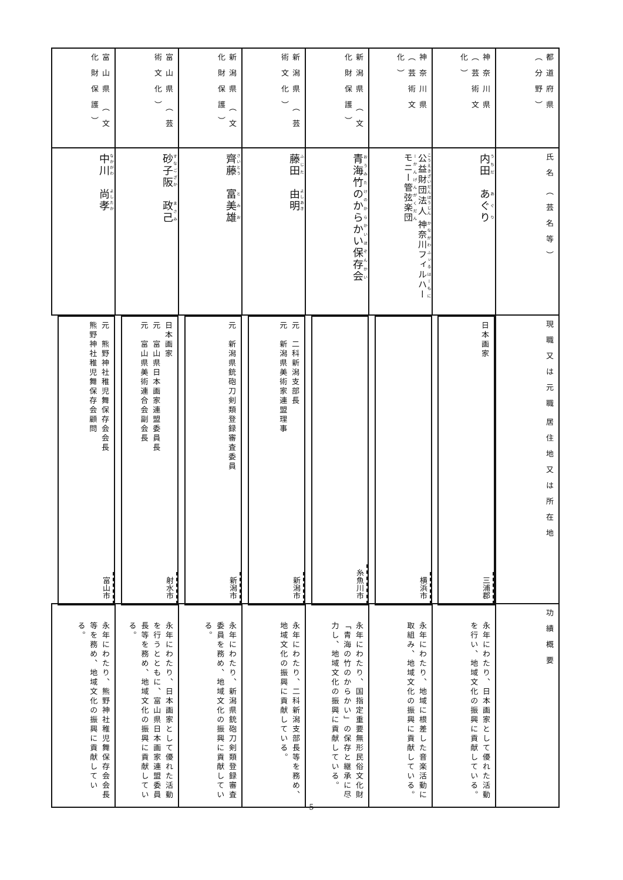| 都道府県 （分野） | 氏名 （芸名等） | 現職又は元職 居住地又は所在地 | 功績概要 |
| --- | --- | --- | --- |
| 神奈川県 （芸術文化） | 内田 あぐり | 日本画家 三浦郡 | 永年にわたり、日本画家として優れた活動を行い、地域文化の振興に貢献している。 |
| 神奈川県 （芸術文化） | 公益財団法人 神奈川フィルハーモニー管弦楽団 | 横浜市 | 永年にわたり、地域に根差した音楽活動に取組み、地域文化の振興に貢献している。 |
| 新潟県 （文化財保護） | 青海竹のからかい保存会 | 糸魚川市 | 永年にわたり、国指定重要無形民俗文化財「青海の竹のからかい」の保存と継承に尽力し、地域文化の振興に貢献している。 |
| 新潟県 （芸術文化） | 藤田 由明 | 元 二科新潟支部長 元 新潟県美術家連盟理事 新潟市 | 永年にわたり、二科新潟支部長等を務め、地域文化の振興に貢献している。 |
| 新潟県 （文化財保護） | 齊藤 富美雄 | 元 新潟県銃砲刀剣類登録審査委員 新潟市 | 永年にわたり、新潟県銃砲刀剣類登録審査委員を務め、地域文化の振興に貢献している。 |
| 富山県 （芸術文化） | 砂子阪 政己 | 日本画家 元 富山県日本画家連盟委員長 元 富山県美術連合会副会長 射水市 | 永年にわたり、日本画家として優れた活動を行うとともに、富山県日本画家連盟委員長等を務め、地域文化の振興に貢献している。 |
| 富山県 （文化財保護） | 中川 尚孝 | 元 熊野神社稚児舞保存会会長 熊野神社稚児舞保存会顧問 富山市 | 永年にわたり、熊野神社稚児舞保存会会長等を務め、地域文化の振興に貢献している。 |
-5-